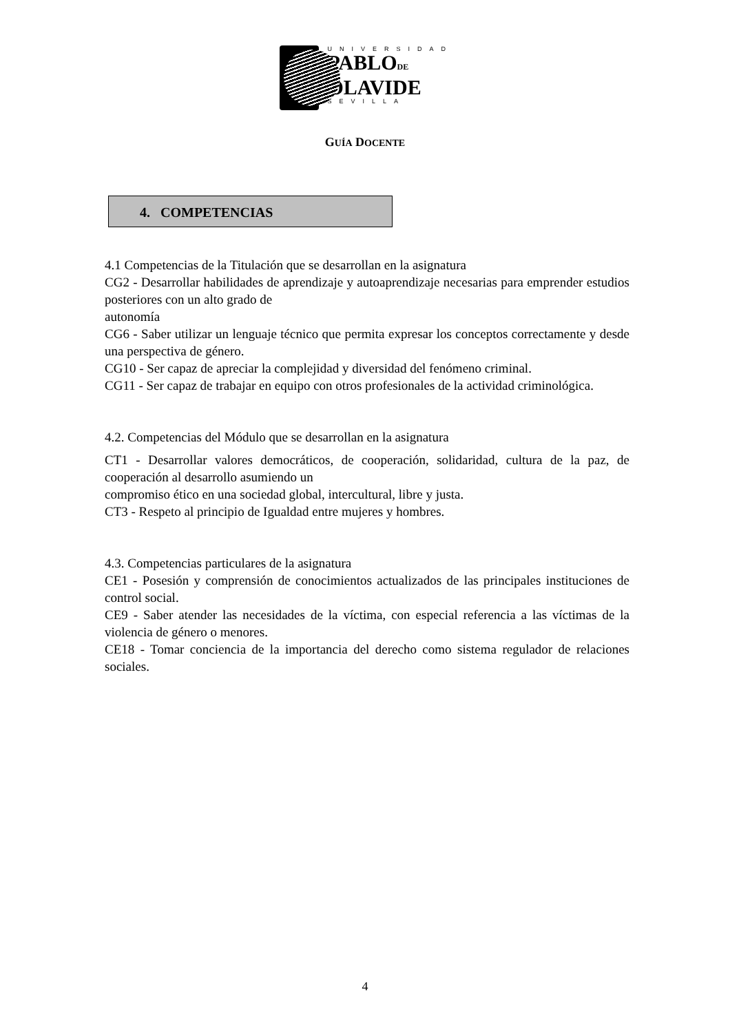UNIVERSIDAD
PABLODE
OLAVIDE
SEVILLA
GUÍA DOCENTE
4. COMPETENCIAS
4.1 Competencias de la Titulación que se desarrollan en la asignatura
CG2 - Desarrollar habilidades de aprendizaje y autoaprendizaje necesarias para emprender estudios posteriores con un alto grado de
autonomía
CG6 - Saber utilizar un lenguaje técnico que permita expresar los conceptos correctamente y desde una perspectiva de género.
CG10 - Ser capaz de apreciar la complejidad y diversidad del fenómeno criminal.
CG11 - Ser capaz de trabajar en equipo con otros profesionales de la actividad criminológica.
4.2. Competencias del Módulo que se desarrollan en la asignatura
CT1 - Desarrollar valores democráticos, de cooperación, solidaridad, cultura de la paz, de cooperación al desarrollo asumiendo un
compromiso ético en una sociedad global, intercultural, libre y justa.
CT3 - Respeto al principio de Igualdad entre mujeres y hombres.
4.3. Competencias particulares de la asignatura
CE1 - Posesión y comprensión de conocimientos actualizados de las principales instituciones de control social.
CE9 - Saber atender las necesidades de la víctima, con especial referencia a las víctimas de la violencia de género o menores.
CE18 - Tomar conciencia de la importancia del derecho como sistema regulador de relaciones sociales.
4